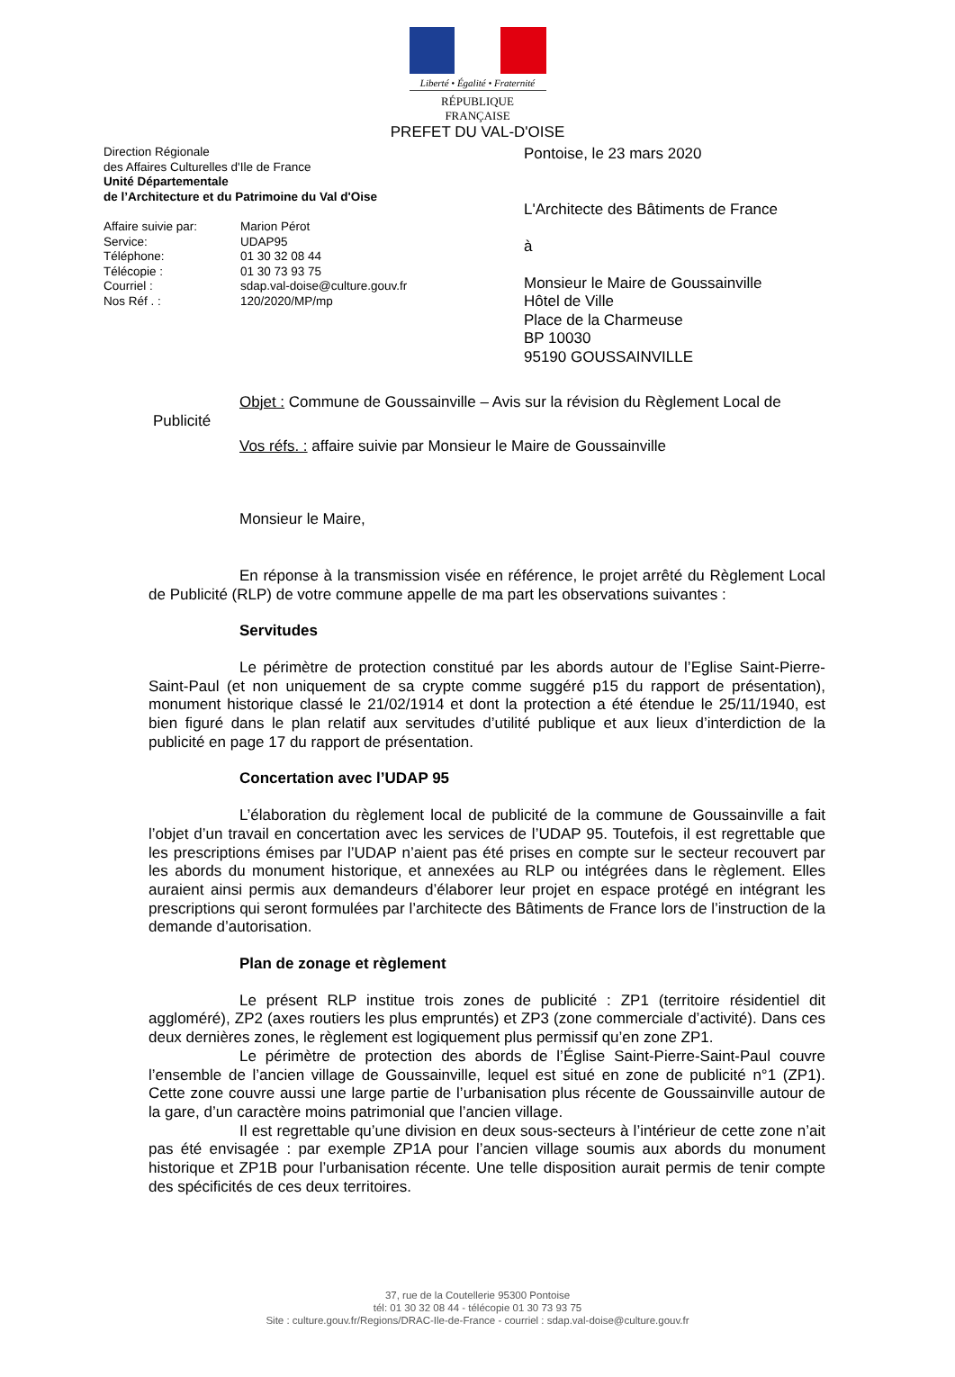Liberté • Égalité • Fraternité
RÉPUBLIQUE FRANÇAISE
PREFET DU VAL-D'OISE
Direction Régionale
des Affaires Culturelles d'Ile de France
Unité Départementale
de l’Architecture et du Patrimoine du Val d'Oise
| Affaire suivie par: | Marion Pérot |
| Service: | UDAP95 |
| Téléphone: | 01 30 32 08 44 |
| Télécopie : | 01 30 73 93 75 |
| Courriel : | sdap.val-doise@culture.gouv.fr |
| Nos Réf . : | 120/2020/MP/mp |
Pontoise, le 23 mars 2020
L'Architecte des Bâtiments de France
à
Monsieur le Maire de Goussainville
Hôtel de Ville
Place de la Charmeuse
BP 10030
95190 GOUSSAINVILLE
Objet : Commune de Goussainville – Avis sur la révision du Règlement Local de
Publicité
Vos réfs. : affaire suivie par Monsieur le Maire de Goussainville
Monsieur le Maire,
En réponse à la transmission visée en référence, le projet arrêté du Règlement Local de Publicité (RLP) de votre commune appelle de ma part les observations suivantes :
Servitudes
Le périmètre de protection constitué par les abords autour de l’Eglise Saint-Pierre-Saint-Paul (et non uniquement de sa crypte comme suggéré p15 du rapport de présentation), monument historique classé le 21/02/1914 et dont la protection a été étendue le 25/11/1940, est bien figuré dans le plan relatif aux servitudes d’utilité publique et aux lieux d’interdiction de la publicité en page 17 du rapport de présentation.
Concertation avec l’UDAP 95
L’élaboration du règlement local de publicité de la commune de Goussainville a fait l’objet d’un travail en concertation avec les services de l’UDAP 95. Toutefois, il est regrettable que les prescriptions émises par l’UDAP n’aient pas été prises en compte sur le secteur recouvert par les abords du monument historique, et annexées au RLP ou intégrées dans le règlement. Elles auraient ainsi permis aux demandeurs d’élaborer leur projet en espace protégé en intégrant les prescriptions qui seront formulées par l’architecte des Bâtiments de France lors de l’instruction de la demande d’autorisation.
Plan de zonage et règlement
Le présent RLP institue trois zones de publicité : ZP1 (territoire résidentiel dit aggloméré), ZP2 (axes routiers les plus empruntés) et ZP3 (zone commerciale d’activité). Dans ces deux dernières zones, le règlement est logiquement plus permissif qu’en zone ZP1.
Le périmètre de protection des abords de l’Église Saint-Pierre-Saint-Paul couvre l’ensemble de l’ancien village de Goussainville, lequel est situé en zone de publicité n°1 (ZP1). Cette zone couvre aussi une large partie de l’urbanisation plus récente de Goussainville autour de la gare, d’un caractère moins patrimonial que l’ancien village.
Il est regrettable qu’une division en deux sous-secteurs à l’intérieur de cette zone n’ait pas été envisagée : par exemple ZP1A pour l’ancien village soumis aux abords du monument historique et ZP1B pour l’urbanisation récente. Une telle disposition aurait permis de tenir compte des spécificités de ces deux territoires.
37, rue de la Coutellerie 95300 Pontoise
tél: 01 30 32 08 44 - télécopie 01 30 73 93 75
Site : culture.gouv.fr/Regions/DRAC-Ile-de-France - courriel : sdap.val-doise@culture.gouv.fr